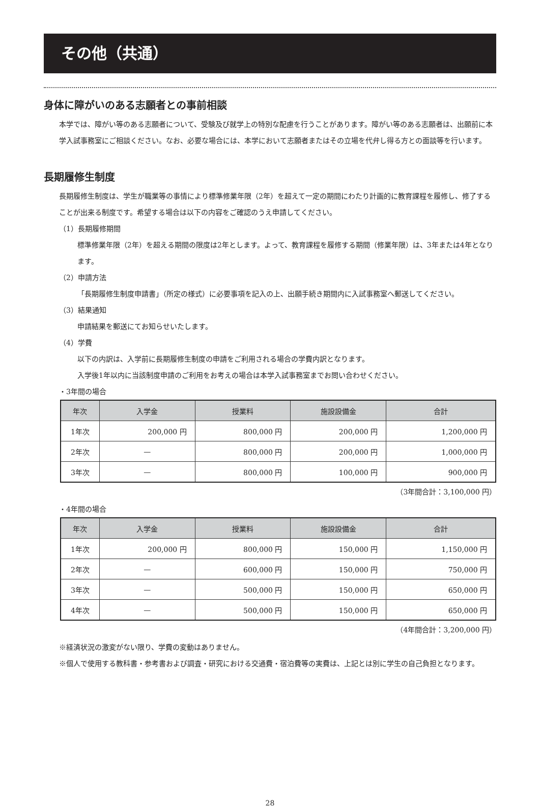その他（共通）
身体に障がいのある志願者との事前相談
本学では、障がい等のある志願者について、受験及び就学上の特別な配慮を行うことがあります。障がい等のある志願者は、出願前に本学入試事務室にご相談ください。なお、必要な場合には、本学において志願者またはその立場を代弁し得る方との面談等を行います。
長期履修生制度
長期履修生制度は、学生が職業等の事情により標準修業年限（2年）を超えて一定の期間にわたり計画的に教育課程を履修し、修了することが出来る制度です。希望する場合は以下の内容をご確認のうえ申請してください。
（1）長期履修期間
標準修業年限（2年）を超える期間の限度は2年とします。よって、教育課程を履修する期間（修業年限）は、3年または4年となります。
（2）申請方法
「長期履修生制度申請書」（所定の様式）に必要事項を記入の上、出願手続き期間内に入試事務室へ郵送してください。
（3）結果通知
申請結果を郵送にてお知らせいたします。
（4）学費
以下の内訳は、入学前に長期履修生制度の申請をご利用される場合の学費内訳となります。
入学後1年以内に当該制度申請のご利用をお考えの場合は本学入試事務室までお問い合わせください。
・3年間の場合
| 年次 | 入学金 | 授業料 | 施設設備金 | 合計 |
| --- | --- | --- | --- | --- |
| 1年次 | 200,000 円 | 800,000 円 | 200,000 円 | 1,200,000 円 |
| 2年次 | — | 800,000 円 | 200,000 円 | 1,000,000 円 |
| 3年次 | — | 800,000 円 | 100,000 円 | 900,000 円 |
（3年間合計：3,100,000 円）
・4年間の場合
| 年次 | 入学金 | 授業料 | 施設設備金 | 合計 |
| --- | --- | --- | --- | --- |
| 1年次 | 200,000 円 | 800,000 円 | 150,000 円 | 1,150,000 円 |
| 2年次 | — | 600,000 円 | 150,000 円 | 750,000 円 |
| 3年次 | — | 500,000 円 | 150,000 円 | 650,000 円 |
| 4年次 | — | 500,000 円 | 150,000 円 | 650,000 円 |
（4年間合計：3,200,000 円）
※経済状況の激変がない限り、学費の変動はありません。
※個人で使用する教科書・参考書および調査・研究における交通費・宿泊費等の実費は、上記とは別に学生の自己負担となります。
28